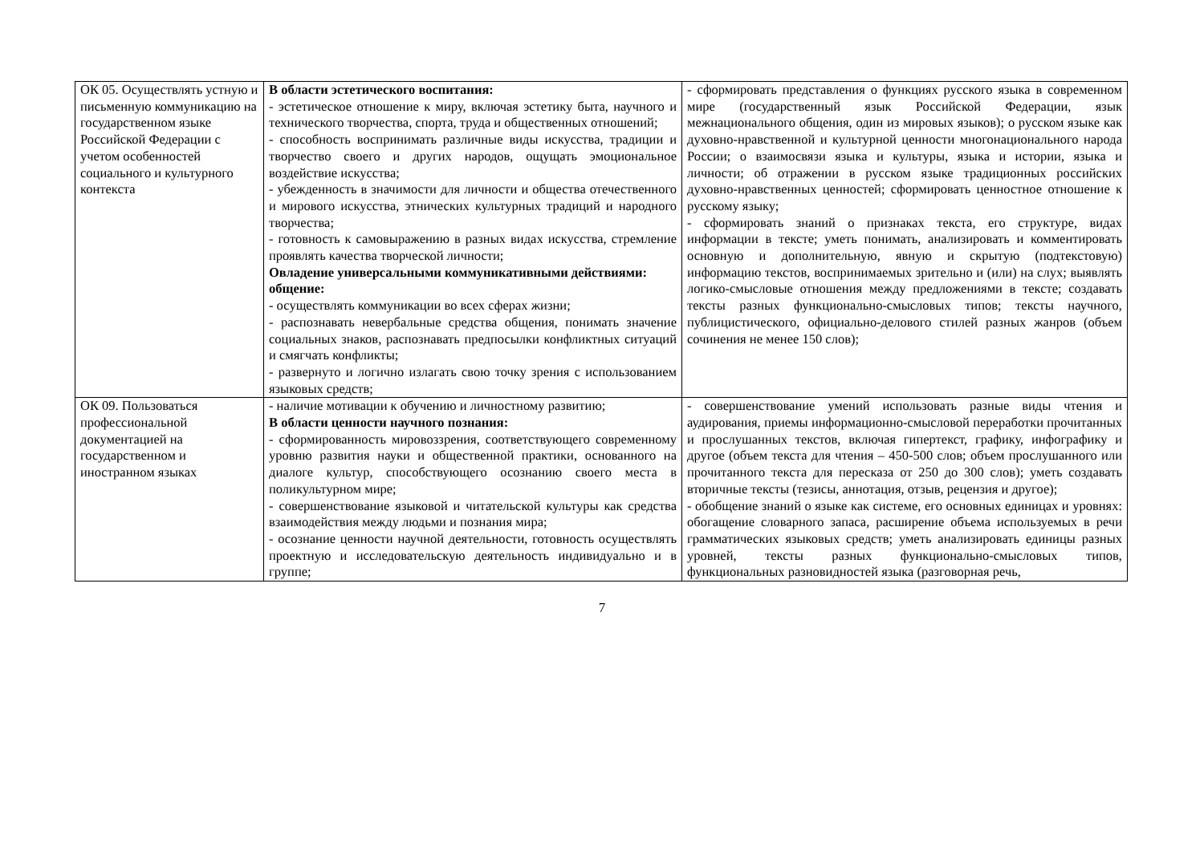| ОК 05. Осуществлять устную и письменную коммуникацию на государственном языке Российской Федерации с учетом особенностей социального и культурного контекста | В области эстетического воспитания: - эстетическое отношение к миру, включая эстетику быта, научного и технического творчества, спорта, труда и общественных отношений; - способность воспринимать различные виды искусства, традиции и творчество своего и других народов, ощущать эмоциональное воздействие искусства; - убежденность в значимости для личности и общества отечественного и мирового искусства, этнических культурных традиций и народного творчества; - готовность к самовыражению в разных видах искусства, стремление проявлять качества творческой личности; Овладение универсальными коммуникативными действиями: общение: - осуществлять коммуникации во всех сферах жизни; - распознавать невербальные средства общения, понимать значение социальных знаков, распознавать предпосылки конфликтных ситуаций и смягчать конфликты; - развернуто и логично излагать свою точку зрения с использованием языковых средств; | - сформировать представления о функциях русского языка в современном мире (государственный язык Российской Федерации, язык межнационального общения, один из мировых языков); о русском языке как духовно-нравственной и культурной ценности многонационального народа России; о взаимосвязи языка и культуры, языка и истории, языка и личности; об отражении в русском языке традиционных российских духовно-нравственных ценностей; сформировать ценностное отношение к русскому языку; - сформировать знаний о признаках текста, его структуре, видах информации в тексте; уметь понимать, анализировать и комментировать основную и дополнительную, явную и скрытую (подтекстовую) информацию текстов, воспринимаемых зрительно и (или) на слух; выявлять логико-смысловые отношения между предложениями в тексте; создавать тексты разных функционально-смысловых типов; тексты научного, публицистического, официально-делового стилей разных жанров (объем сочинения не менее 150 слов); |
| ОК 09. Пользоваться профессиональной документацией на государственном и иностранном языках | - наличие мотивации к обучению и личностному развитию; В области ценности научного познания: - сформированность мировоззрения, соответствующего современному уровню развития науки и общественной практики, основанного на диалоге культур, способствующего осознанию своего места в поликультурном мире; - совершенствование языковой и читательской культуры как средства взаимодействия между людьми и познания мира; - осознание ценности научной деятельности, готовность осуществлять проектную и исследовательскую деятельность индивидуально и в группе; | - совершенствование умений использовать разные виды чтения и аудирования, приемы информационно-смысловой переработки прочитанных и прослушанных текстов, включая гипертекст, графику, инфографику и другое (объем текста для чтения – 450-500 слов; объем прослушанного или прочитанного текста для пересказа от 250 до 300 слов); уметь создавать вторичные тексты (тезисы, аннотация, отзыв, рецензия и другое); - обобщение знаний о языке как системе, его основных единицах и уровнях: обогащение словарного запаса, расширение объема используемых в речи грамматических языковых средств; уметь анализировать единицы разных уровней, тексты разных функционально-смысловых типов, функциональных разновидностей языка (разговорная речь, |
7